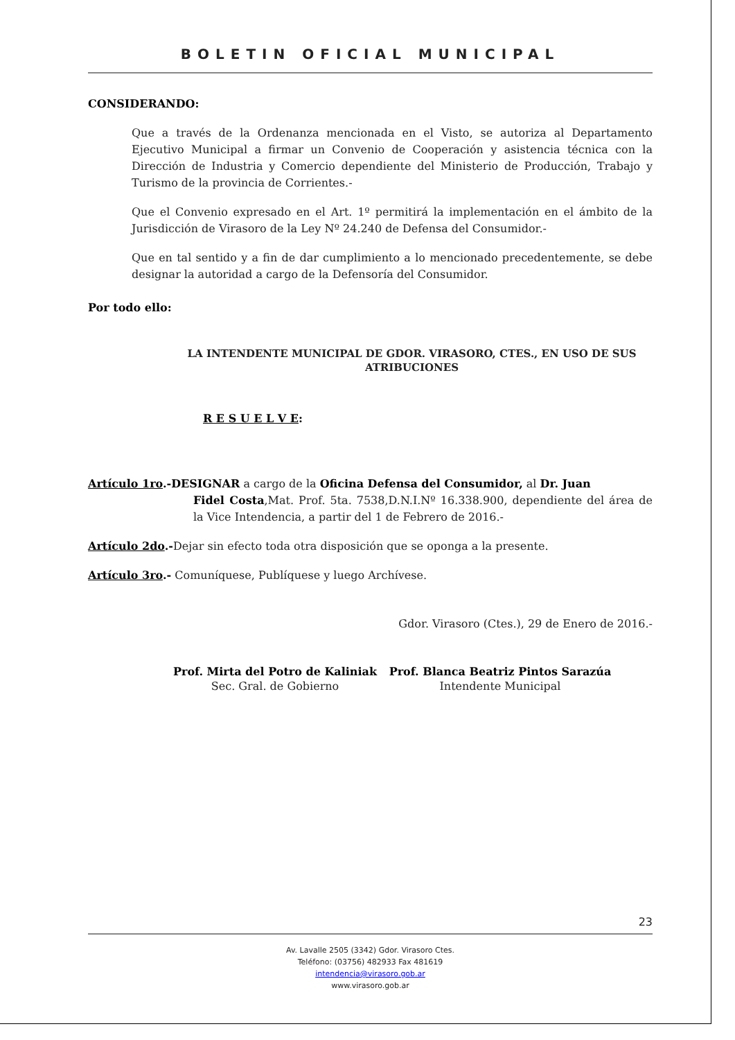BOLETIN OFICIAL MUNICIPAL
CONSIDERANDO:
Que a través de la Ordenanza mencionada en el Visto, se autoriza al Departamento Ejecutivo Municipal a firmar un Convenio de Cooperación y asistencia técnica con la Dirección de Industria y Comercio dependiente del Ministerio de Producción, Trabajo y Turismo de la provincia de Corrientes.-
Que el Convenio expresado en el Art. 1º permitirá la implementación en el ámbito de la Jurisdicción de Virasoro de la Ley Nº 24.240 de Defensa del Consumidor.-
Que en tal sentido y a fin de dar cumplimiento a lo mencionado precedentemente, se debe designar la autoridad a cargo de la Defensoría del Consumidor.
Por todo ello:
LA INTENDENTE MUNICIPAL DE GDOR. VIRASORO, CTES., EN USO DE SUS ATRIBUCIONES
R E S U E L V E:
Artículo 1ro.-DESIGNAR a cargo de la Oficina Defensa del Consumidor, al Dr. Juan
Fidel Costa,Mat. Prof. 5ta. 7538,D.N.I.Nº 16.338.900, dependiente del área de la Vice Intendencia, a partir del 1 de Febrero de 2016.-
Artículo 2do.-Dejar sin efecto toda otra disposición que se oponga a la presente.
Artículo 3ro.- Comuníquese, Publíquese y luego Archívese.
Gdor. Virasoro (Ctes.), 29 de Enero de 2016.-
Prof. Mirta del Potro de Kaliniak
Sec. Gral. de Gobierno
Prof. Blanca Beatriz Pintos Sarazúa
Intendente Municipal
23
Av. Lavalle 2505 (3342) Gdor. Virasoro Ctes.
Teléfono: (03756) 482933 Fax 481619
intendencia@virasoro.gob.ar
www.virasoro.gob.ar